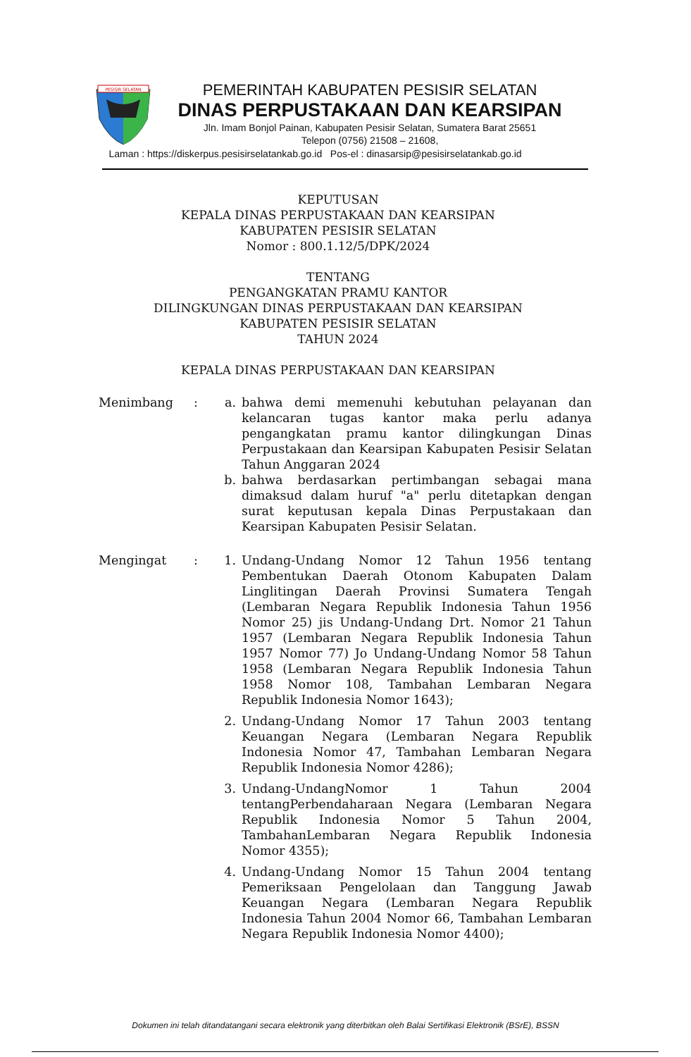PESISIR SELATAN
PEMERINTAH KABUPATEN PESISIR SELATAN
DINAS PERPUSTAKAAN DAN KEARSIPAN
Jln. Imam Bonjol Painan, Kabupaten Pesisir Selatan, Sumatera Barat 25651
Telepon (0756) 21508 – 21608,
Laman : https://diskerpus.pesisirselatankab.go.id Pos-el : dinasarsip@pesisirselatankab.go.id
KEPUTUSAN
KEPALA DINAS PERPUSTAKAAN DAN KEARSIPAN
KABUPATEN PESISIR SELATAN
Nomor : 800.1.12/5/DPK/2024
TENTANG
PENGANGKATAN PRAMU KANTOR
DILINGKUNGAN DINAS PERPUSTAKAAN DAN KEARSIPAN
KABUPATEN PESISIR SELATAN
TAHUN 2024
KEPALA DINAS PERPUSTAKAAN DAN KEARSIPAN
Menimbang : a. bahwa demi memenuhi kebutuhan pelayanan dan kelancaran tugas kantor maka perlu adanya pengangkatan pramu kantor dilingkungan Dinas Perpustakaan dan Kearsipan Kabupaten Pesisir Selatan Tahun Anggaran 2024
b. bahwa berdasarkan pertimbangan sebagai mana dimaksud dalam huruf "a" perlu ditetapkan dengan surat keputusan kepala Dinas Perpustakaan dan Kearsipan Kabupaten Pesisir Selatan.
Mengingat : 1. Undang-Undang Nomor 12 Tahun 1956 tentang Pembentukan Daerah Otonom Kabupaten Dalam Linglitingan Daerah Provinsi Sumatera Tengah (Lembaran Negara Republik Indonesia Tahun 1956 Nomor 25) jis Undang-Undang Drt. Nomor 21 Tahun 1957 (Lembaran Negara Republik Indonesia Tahun 1957 Nomor 77) Jo Undang-Undang Nomor 58 Tahun 1958 (Lembaran Negara Republik Indonesia Tahun 1958 Nomor 108, Tambahan Lembaran Negara Republik Indonesia Nomor 1643);
2. Undang-Undang Nomor 17 Tahun 2003 tentang Keuangan Negara (Lembaran Negara Republik Indonesia Nomor 47, Tambahan Lembaran Negara Republik Indonesia Nomor 4286);
3. Undang-UndangNomor 1 Tahun 2004 tentangPerbendaharaan Negara (Lembaran Negara Republik Indonesia Nomor 5 Tahun 2004, TambahanLembaran Negara Republik Indonesia Nomor 4355);
4. Undang-Undang Nomor 15 Tahun 2004 tentang Pemeriksaan Pengelolaan dan Tanggung Jawab Keuangan Negara (Lembaran Negara Republik Indonesia Tahun 2004 Nomor 66, Tambahan Lembaran Negara Republik Indonesia Nomor 4400);
Dokumen ini telah ditandatangani secara elektronik yang diterbitkan oleh Balai Sertifikasi Elektronik (BSrE), BSSN